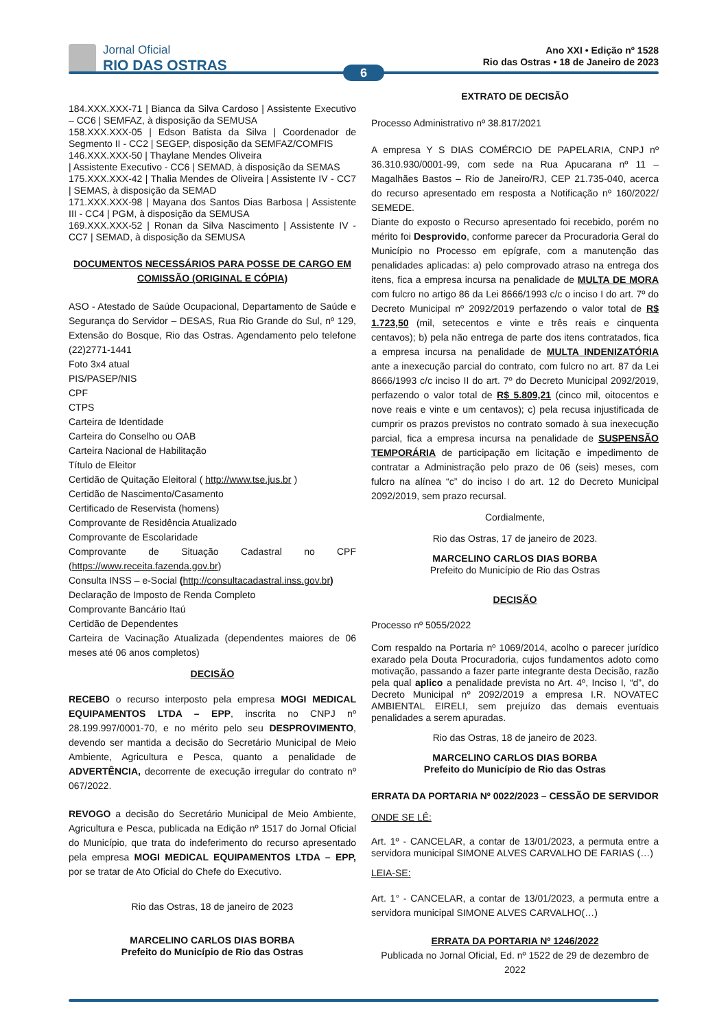Jornal Oficial
RIO DAS OSTRAS
Ano XXI • Edição nº 1528
Rio das Ostras • 18 de Janeiro de 2023
6
184.XXX.XXX-71 | Bianca da Silva Cardoso | Assistente Executivo – CC6 | SEMFAZ, à disposição da SEMUSA
158.XXX.XXX-05 | Edson Batista da Silva | Coordenador de Segmento II - CC2 | SEGEP, disposição da SEMFAZ/COMFIS
146.XXX.XXX-50 | Thaylane Mendes Oliveira
| Assistente Executivo - CC6 | SEMAD, à disposição da SEMAS
175.XXX.XXX-42 | Thalia Mendes de Oliveira | Assistente IV - CC7 | SEMAS, à disposição da SEMAD
171.XXX.XXX-98 | Mayana dos Santos Dias Barbosa | Assistente III - CC4 | PGM, à disposição da SEMUSA
169.XXX.XXX-52 | Ronan da Silva Nascimento | Assistente IV - CC7 | SEMAD, à disposição da SEMUSA
DOCUMENTOS NECESSÁRIOS PARA POSSE DE CARGO EM COMISSÃO (ORIGINAL E CÓPIA)
ASO - Atestado de Saúde Ocupacional, Departamento de Saúde e Segurança do Servidor – DESAS, Rua Rio Grande do Sul, nº 129, Extensão do Bosque, Rio das Ostras. Agendamento pelo telefone (22)2771-1441
Foto 3x4 atual
PIS/PASEP/NIS
CPF
CTPS
Carteira de Identidade
Carteira do Conselho ou OAB
Carteira Nacional de Habilitação
Título de Eleitor
Certidão de Quitação Eleitoral ( http://www.tse.jus.br )
Certidão de Nascimento/Casamento
Certificado de Reservista (homens)
Comprovante de Residência Atualizado
Comprovante de Escolaridade
Comprovante de Situação Cadastral no CPF (https://www.receita.fazenda.gov.br)
Consulta INSS – e-Social (http://consultacadastral.inss.gov.br)
Declaração de Imposto de Renda Completo
Comprovante Bancário Itaú
Certidão de Dependentes
Carteira de Vacinação Atualizada (dependentes maiores de 06 meses até 06 anos completos)
DECISÃO
RECEBO o recurso interposto pela empresa MOGI MEDICAL EQUIPAMENTOS LTDA – EPP, inscrita no CNPJ nº 28.199.997/0001-70, e no mérito pelo seu DESPROVIMENTO, devendo ser mantida a decisão do Secretário Municipal de Meio Ambiente, Agricultura e Pesca, quanto a penalidade de ADVERTÊNCIA, decorrente de execução irregular do contrato nº 067/2022.
REVOGO a decisão do Secretário Municipal de Meio Ambiente, Agricultura e Pesca, publicada na Edição nº 1517 do Jornal Oficial do Município, que trata do indeferimento do recurso apresentado pela empresa MOGI MEDICAL EQUIPAMENTOS LTDA – EPP, por se tratar de Ato Oficial do Chefe do Executivo.
Rio das Ostras, 18 de janeiro de 2023
MARCELINO CARLOS DIAS BORBA
Prefeito do Município de Rio das Ostras
EXTRATO DE DECISÃO
Processo Administrativo nº 38.817/2021
A empresa Y S DIAS COMÉRCIO DE PAPELARIA, CNPJ nº 36.310.930/0001-99, com sede na Rua Apucarana nº 11 – Magalhães Bastos – Rio de Janeiro/RJ, CEP 21.735-040, acerca do recurso apresentado em resposta a Notificação nº 160/2022/ SEMEDE.
Diante do exposto o Recurso apresentado foi recebido, porém no mérito foi Desprovido, conforme parecer da Procuradoria Geral do Município no Processo em epígrafe, com a manutenção das penalidades aplicadas: a) pelo comprovado atraso na entrega dos itens, fica a empresa incursa na penalidade de MULTA DE MORA com fulcro no artigo 86 da Lei 8666/1993 c/c o inciso I do art. 7º do Decreto Municipal nº 2092/2019 perfazendo o valor total de R$ 1.723,50 (mil, setecentos e vinte e três reais e cinquenta centavos); b) pela não entrega de parte dos itens contratados, fica a empresa incursa na penalidade de MULTA INDENIZATÓRIA ante a inexecução parcial do contrato, com fulcro no art. 87 da Lei 8666/1993 c/c inciso II do art. 7º do Decreto Municipal 2092/2019, perfazendo o valor total de R$ 5.809,21 (cinco mil, oitocentos e nove reais e vinte e um centavos); c) pela recusa injustificada de cumprir os prazos previstos no contrato somado à sua inexecução parcial, fica a empresa incursa na penalidade de SUSPENSÃO TEMPORÁRIA de participação em licitação e impedimento de contratar a Administração pelo prazo de 06 (seis) meses, com fulcro na alínea “c” do inciso I do art. 12 do Decreto Municipal 2092/2019, sem prazo recursal.
Cordialmente,
Rio das Ostras, 17 de janeiro de 2023.
MARCELINO CARLOS DIAS BORBA
Prefeito do Município de Rio das Ostras
DECISÃO
Processo nº 5055/2022
Com respaldo na Portaria nº 1069/2014, acolho o parecer jurídico exarado pela Douta Procuradoria, cujos fundamentos adoto como motivação, passando a fazer parte integrante desta Decisão, razão pela qual aplico a penalidade prevista no Art. 4º, Inciso I, “d”, do Decreto Municipal nº 2092/2019 a empresa I.R. NOVATEC AMBIENTAL EIRELI, sem prejuízo das demais eventuais penalidades a serem apuradas.
Rio das Ostras, 18 de janeiro de 2023.
MARCELINO CARLOS DIAS BORBA
Prefeito do Município de Rio das Ostras
ERRATA DA PORTARIA Nº 0022/2023 – CESSÃO DE SERVIDOR
ONDE SE LÊ:
Art. 1º - CANCELAR, a contar de 13/01/2023, a permuta entre a servidora municipal SIMONE ALVES CARVALHO DE FARIAS (…)
LEIA-SE:
Art. 1° - CANCELAR, a contar de 13/01/2023, a permuta entre a servidora municipal SIMONE ALVES CARVALHO(…)
ERRATA DA PORTARIA Nº 1246/2022
Publicada no Jornal Oficial, Ed. nº 1522 de 29 de dezembro de 2022